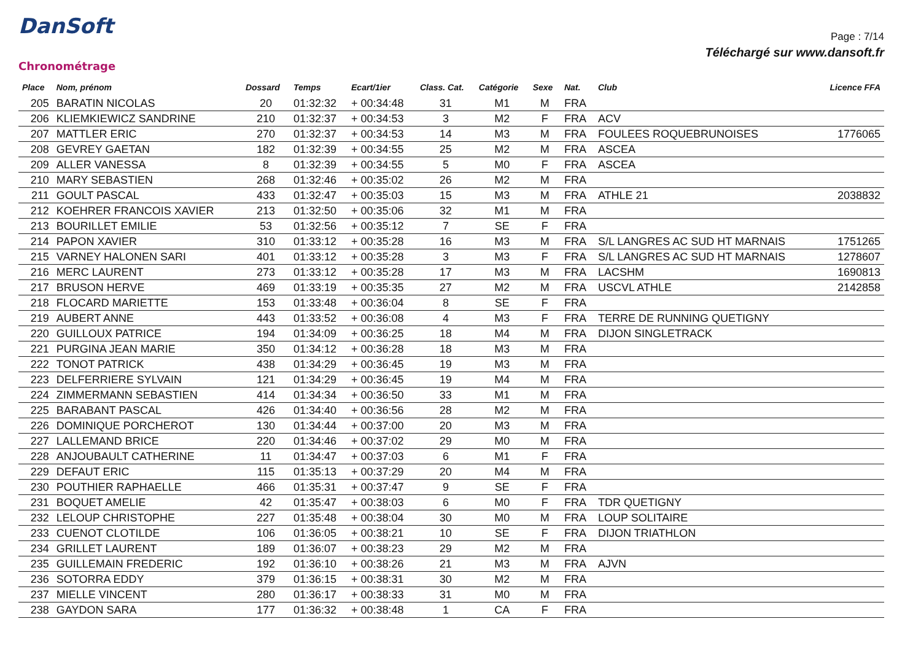DanSoft
Chronométrage
Page : 7/14
Téléchargé sur www.dansoft.fr
| Place | Nom, prénom | Dossard | Temps | Ecart/1ier | Class. Cat. | Catégorie | Sexe | Nat. | Club | Licence FFA |
| --- | --- | --- | --- | --- | --- | --- | --- | --- | --- | --- |
| 205 | BARATIN NICOLAS | 20 | 01:32:32 | + 00:34:48 | 31 | M1 | M | FRA | | |
| 206 | KLIEMKIEWICZ SANDRINE | 210 | 01:32:37 | + 00:34:53 | 3 | M2 | F | FRA | ACV | |
| 207 | MATTLER ERIC | 270 | 01:32:37 | + 00:34:53 | 14 | M3 | M | FRA | FOULEES ROQUEBRUNOISES | 1776065 |
| 208 | GEVREY GAETAN | 182 | 01:32:39 | + 00:34:55 | 25 | M2 | M | FRA | ASCEA | |
| 209 | ALLER VANESSA | 8 | 01:32:39 | + 00:34:55 | 5 | M0 | F | FRA | ASCEA | |
| 210 | MARY SEBASTIEN | 268 | 01:32:46 | + 00:35:02 | 26 | M2 | M | FRA | | |
| 211 | GOULT PASCAL | 433 | 01:32:47 | + 00:35:03 | 15 | M3 | M | FRA | ATHLE 21 | 2038832 |
| 212 | KOEHRER FRANCOIS XAVIER | 213 | 01:32:50 | + 00:35:06 | 32 | M1 | M | FRA | | |
| 213 | BOURILLET EMILIE | 53 | 01:32:56 | + 00:35:12 | 7 | SE | F | FRA | | |
| 214 | PAPON XAVIER | 310 | 01:33:12 | + 00:35:28 | 16 | M3 | M | FRA | S/L LANGRES AC SUD HT MARNAIS | 1751265 |
| 215 | VARNEY HALONEN SARI | 401 | 01:33:12 | + 00:35:28 | 3 | M3 | F | FRA | S/L LANGRES AC SUD HT MARNAIS | 1278607 |
| 216 | MERC LAURENT | 273 | 01:33:12 | + 00:35:28 | 17 | M3 | M | FRA | LACSHM | 1690813 |
| 217 | BRUSON HERVE | 469 | 01:33:19 | + 00:35:35 | 27 | M2 | M | FRA | USCVL ATHLE | 2142858 |
| 218 | FLOCARD MARIETTE | 153 | 01:33:48 | + 00:36:04 | 8 | SE | F | FRA | | |
| 219 | AUBERT ANNE | 443 | 01:33:52 | + 00:36:08 | 4 | M3 | F | FRA | TERRE DE RUNNING QUETIGNY | |
| 220 | GUILLOUX PATRICE | 194 | 01:34:09 | + 00:36:25 | 18 | M4 | M | FRA | DIJON SINGLETRACK | |
| 221 | PURGINA JEAN MARIE | 350 | 01:34:12 | + 00:36:28 | 18 | M3 | M | FRA | | |
| 222 | TONOT PATRICK | 438 | 01:34:29 | + 00:36:45 | 19 | M3 | M | FRA | | |
| 223 | DELFERRIERE SYLVAIN | 121 | 01:34:29 | + 00:36:45 | 19 | M4 | M | FRA | | |
| 224 | ZIMMERMANN SEBASTIEN | 414 | 01:34:34 | + 00:36:50 | 33 | M1 | M | FRA | | |
| 225 | BARABANT PASCAL | 426 | 01:34:40 | + 00:36:56 | 28 | M2 | M | FRA | | |
| 226 | DOMINIQUE PORCHEROT | 130 | 01:34:44 | + 00:37:00 | 20 | M3 | M | FRA | | |
| 227 | LALLEMAND BRICE | 220 | 01:34:46 | + 00:37:02 | 29 | M0 | M | FRA | | |
| 228 | ANJOUBAULT CATHERINE | 11 | 01:34:47 | + 00:37:03 | 6 | M1 | F | FRA | | |
| 229 | DEFAUT ERIC | 115 | 01:35:13 | + 00:37:29 | 20 | M4 | M | FRA | | |
| 230 | POUTHIER RAPHAELLE | 466 | 01:35:31 | + 00:37:47 | 9 | SE | F | FRA | | |
| 231 | BOQUET AMELIE | 42 | 01:35:47 | + 00:38:03 | 6 | M0 | F | FRA | TDR QUETIGNY | |
| 232 | LELOUP CHRISTOPHE | 227 | 01:35:48 | + 00:38:04 | 30 | M0 | M | FRA | LOUP SOLITAIRE | |
| 233 | CUENOT CLOTILDE | 106 | 01:36:05 | + 00:38:21 | 10 | SE | F | FRA | DIJON TRIATHLON | |
| 234 | GRILLET LAURENT | 189 | 01:36:07 | + 00:38:23 | 29 | M2 | M | FRA | | |
| 235 | GUILLEMAIN FREDERIC | 192 | 01:36:10 | + 00:38:26 | 21 | M3 | M | FRA | AJVN | |
| 236 | SOTORRA EDDY | 379 | 01:36:15 | + 00:38:31 | 30 | M2 | M | FRA | | |
| 237 | MIELLE VINCENT | 280 | 01:36:17 | + 00:38:33 | 31 | M0 | M | FRA | | |
| 238 | GAYDON SARA | 177 | 01:36:32 | + 00:38:48 | 1 | CA | F | FRA | | |